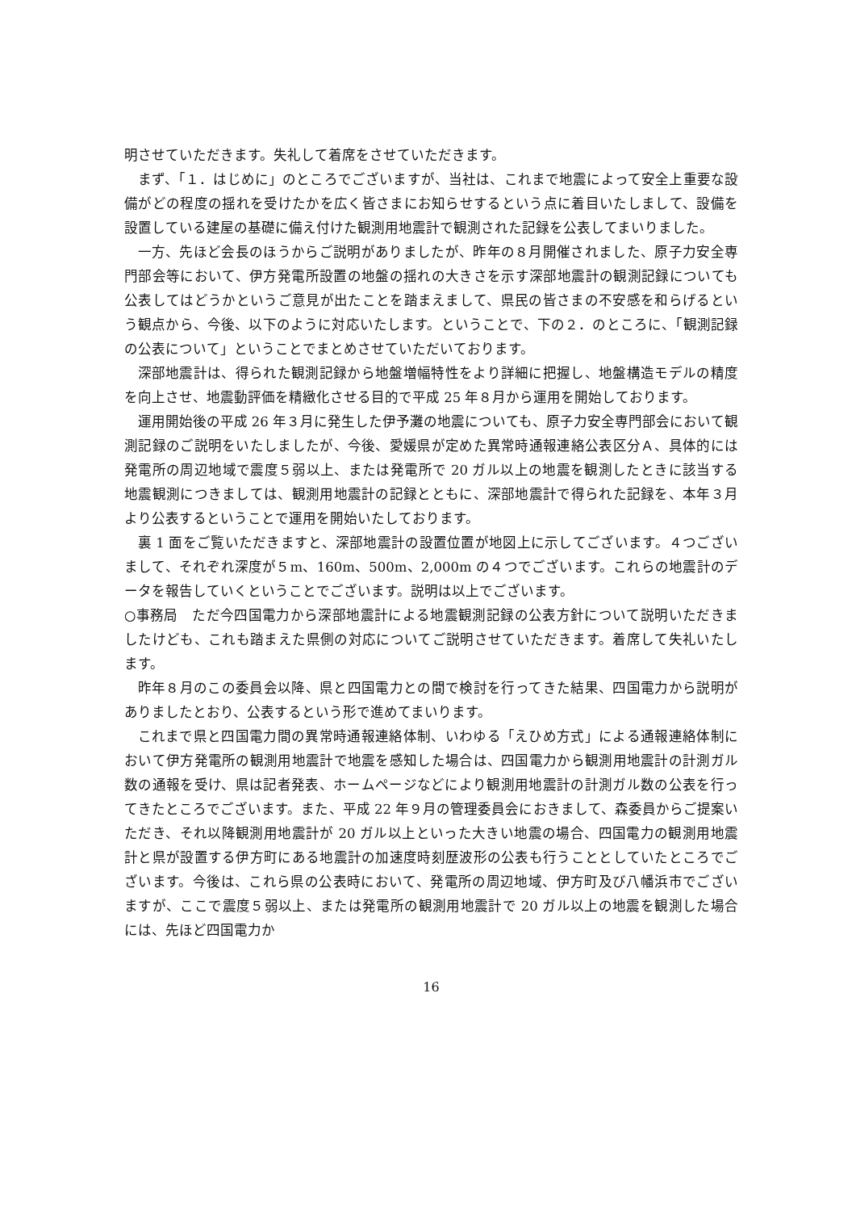明させていただきます。失礼して着席をさせていただきます。
まず、「１．はじめに」のところでございますが、当社は、これまで地震によって安全上重要な設備がどの程度の揺れを受けたかを広く皆さまにお知らせするという点に着目いたしまして、設備を設置している建屋の基礎に備え付けた観測用地震計で観測された記録を公表してまいりました。
一方、先ほど会長のほうからご説明がありましたが、昨年の８月開催されました、原子力安全専門部会等において、伊方発電所設置の地盤の揺れの大きさを示す深部地震計の観測記録についても公表してはどうかというご意見が出たことを踏まえまして、県民の皆さまの不安感を和らげるという観点から、今後、以下のように対応いたします。ということで、下の２．のところに、「観測記録の公表について」ということでまとめさせていただいております。
深部地震計は、得られた観測記録から地盤増幅特性をより詳細に把握し、地盤構造モデルの精度を向上させ、地震動評価を精緻化させる目的で平成 25 年８月から運用を開始しております。
運用開始後の平成 26 年３月に発生した伊予灘の地震についても、原子力安全専門部会において観測記録のご説明をいたしましたが、今後、愛媛県が定めた異常時通報連絡公表区分Ａ、具体的には発電所の周辺地域で震度５弱以上、または発電所で 20 ガル以上の地震を観測したときに該当する地震観測につきましては、観測用地震計の記録とともに、深部地震計で得られた記録を、本年３月より公表するということで運用を開始いたしております。
裏 1 面をご覧いただきますと、深部地震計の設置位置が地図上に示してございます。４つございまして、それぞれ深度が５m、160m、500m、2,000m の４つでございます。これらの地震計のデータを報告していくということでございます。説明は以上でございます。
○事務局　ただ今四国電力から深部地震計による地震観測記録の公表方針について説明いただきましたけども、これも踏まえた県側の対応についてご説明させていただきます。着席して失礼いたします。
昨年８月のこの委員会以降、県と四国電力との間で検討を行ってきた結果、四国電力から説明がありましたとおり、公表するという形で進めてまいります。
これまで県と四国電力間の異常時通報連絡体制、いわゆる「えひめ方式」による通報連絡体制において伊方発電所の観測用地震計で地震を感知した場合は、四国電力から観測用地震計の計測ガル数の通報を受け、県は記者発表、ホームページなどにより観測用地震計の計測ガル数の公表を行ってきたところでございます。また、平成 22 年９月の管理委員会におきまして、森委員からご提案いただき、それ以降観測用地震計が 20 ガル以上といった大きい地震の場合、四国電力の観測用地震計と県が設置する伊方町にある地震計の加速度時刻歴波形の公表も行うこととしていたところでございます。今後は、これら県の公表時において、発電所の周辺地域、伊方町及び八幡浜市でございますが、ここで震度５弱以上、または発電所の観測用地震計で 20 ガル以上の地震を観測した場合には、先ほど四国電力か
16